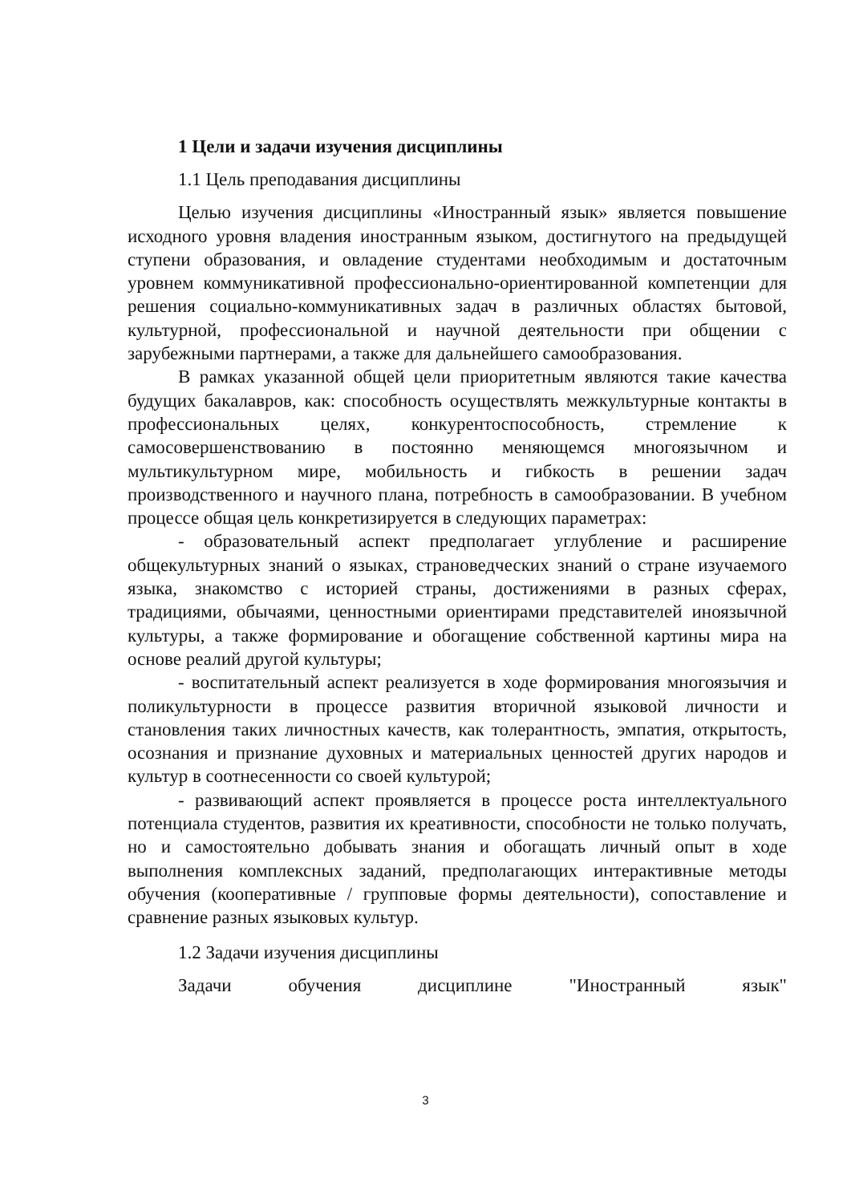1 Цели и задачи изучения дисциплины
1.1 Цель преподавания дисциплины
Целью изучения дисциплины «Иностранный язык» является повышение исходного уровня владения иностранным языком, достигнутого на предыдущей ступени образования, и овладение студентами необходимым и достаточным уровнем коммуникативной профессионально-ориентированной компетенции для решения социально-коммуникативных задач в различных областях бытовой, культурной, профессиональной и научной деятельности при общении с зарубежными партнерами, а также для дальнейшего самообразования.
В рамках указанной общей цели приоритетным являются такие качества будущих бакалавров, как: способность осуществлять межкультурные контакты в профессиональных целях, конкурентоспособность, стремление к самосовершенствованию в постоянно меняющемся многоязычном и мультикультурном мире, мобильность и гибкость в решении задач производственного и научного плана, потребность в самообразовании. В учебном процессе общая цель конкретизируется в следующих параметрах:
- образовательный аспект предполагает углубление и расширение общекультурных знаний о языках, страноведческих знаний о стране изучаемого языка, знакомство с историей страны, достижениями в разных сферах, традициями, обычаями, ценностными ориентирами представителей иноязычной культуры, а также формирование и обогащение собственной картины мира на основе реалий другой культуры;
- воспитательный аспект реализуется в ходе формирования многоязычия и поликультурности в процессе развития вторичной языковой личности и становления таких личностных качеств, как толерантность, эмпатия, открытость, осознания и признание духовных и материальных ценностей других народов и культур в соотнесенности со своей культурой;
- развивающий аспект проявляется в процессе роста интеллектуального потенциала студентов, развития их креативности, способности не только получать, но и самостоятельно добывать знания и обогащать личный опыт в ходе выполнения комплексных заданий, предполагающих интерактивные методы обучения (кооперативные / групповые формы деятельности), сопоставление и сравнение разных языковых культур.
1.2 Задачи изучения дисциплины
Задачи обучения дисциплине "Иностранный язык"
3